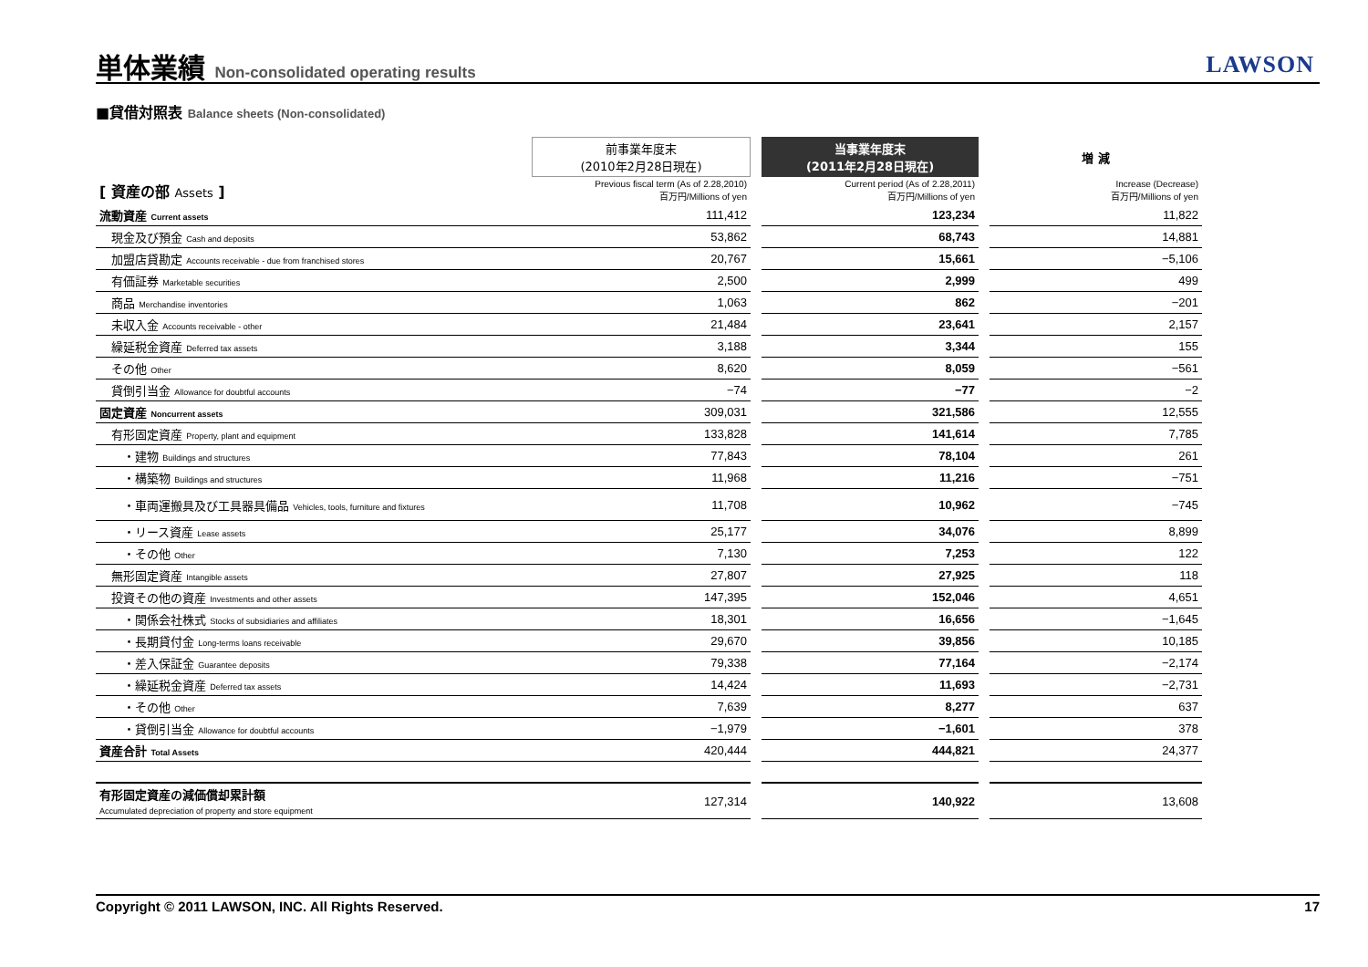単体業績 Non-consolidated operating results
LAWSON
■貸借対照表 Balance sheets (Non-consolidated)
| | 前事業年度末 (2010年2月28日現在) | | 当事業年度末 (2011年2月28日現在) | | 増 減 |
| --- | --- | --- | --- | --- | --- |
| [ 資産の部 Assets ] | Previous fiscal term (As of 2.28,2010) 百万円/Millions of yen | | Current period (As of 2.28,2011) 百万円/Millions of yen | | Increase (Decrease) 百万円/Millions of yen |
| 流動資産 Current assets | 111,412 | | 123,234 | | 11,822 |
| 現金及び預金 Cash and deposits | 53,862 | | 68,743 | | 14,881 |
| 加盟店貸勘定 Accounts receivable - due from franchised stores | 20,767 | | 15,661 | | −5,106 |
| 有価証券 Marketable securities | 2,500 | | 2,999 | | 499 |
| 商品 Merchandise inventories | 1,063 | | 862 | | −201 |
| 未収入金 Accounts receivable - other | 21,484 | | 23,641 | | 2,157 |
| 繰延税金資産 Deferred tax assets | 3,188 | | 3,344 | | 155 |
| その他 Other | 8,620 | | 8,059 | | −561 |
| 貸倒引当金 Allowance for doubtful accounts | −74 | | −77 | | −2 |
| 固定資産 Noncurrent assets | 309,031 | | 321,586 | | 12,555 |
| 有形固定資産 Property, plant and equipment | 133,828 | | 141,614 | | 7,785 |
| ・建物 Buildings and structures | 77,843 | | 78,104 | | 261 |
| ・構築物 Buildings and structures | 11,968 | | 11,216 | | −751 |
| ・車両運搬具及び工具器具備品 Vehicles, tools, furniture and fixtures | 11,708 | | 10,962 | | −745 |
| ・リース資産 Lease assets | 25,177 | | 34,076 | | 8,899 |
| ・その他 Other | 7,130 | | 7,253 | | 122 |
| 無形固定資産 Intangible assets | 27,807 | | 27,925 | | 118 |
| 投資その他の資産 Investments and other assets | 147,395 | | 152,046 | | 4,651 |
| ・関係会社株式 Stocks of subsidiaries and affiliates | 18,301 | | 16,656 | | −1,645 |
| ・長期貸付金 Long-terms loans receivable | 29,670 | | 39,856 | | 10,185 |
| ・差入保証金 Guarantee deposits | 79,338 | | 77,164 | | −2,174 |
| ・繰延税金資産 Deferred tax assets | 14,424 | | 11,693 | | −2,731 |
| ・その他 Other | 7,639 | | 8,277 | | 637 |
| ・貸倒引当金 Allowance for doubtful accounts | −1,979 | | −1,601 | | 378 |
| 資産合計 Total Assets | 420,444 | | 444,821 | | 24,377 |
| 有形固定資産の減価償却累計額 Accumulated depreciation of property and store equipment | 127,314 | | 140,922 | | 13,608 |
Copyright © 2011 LAWSON, INC. All Rights Reserved. 17